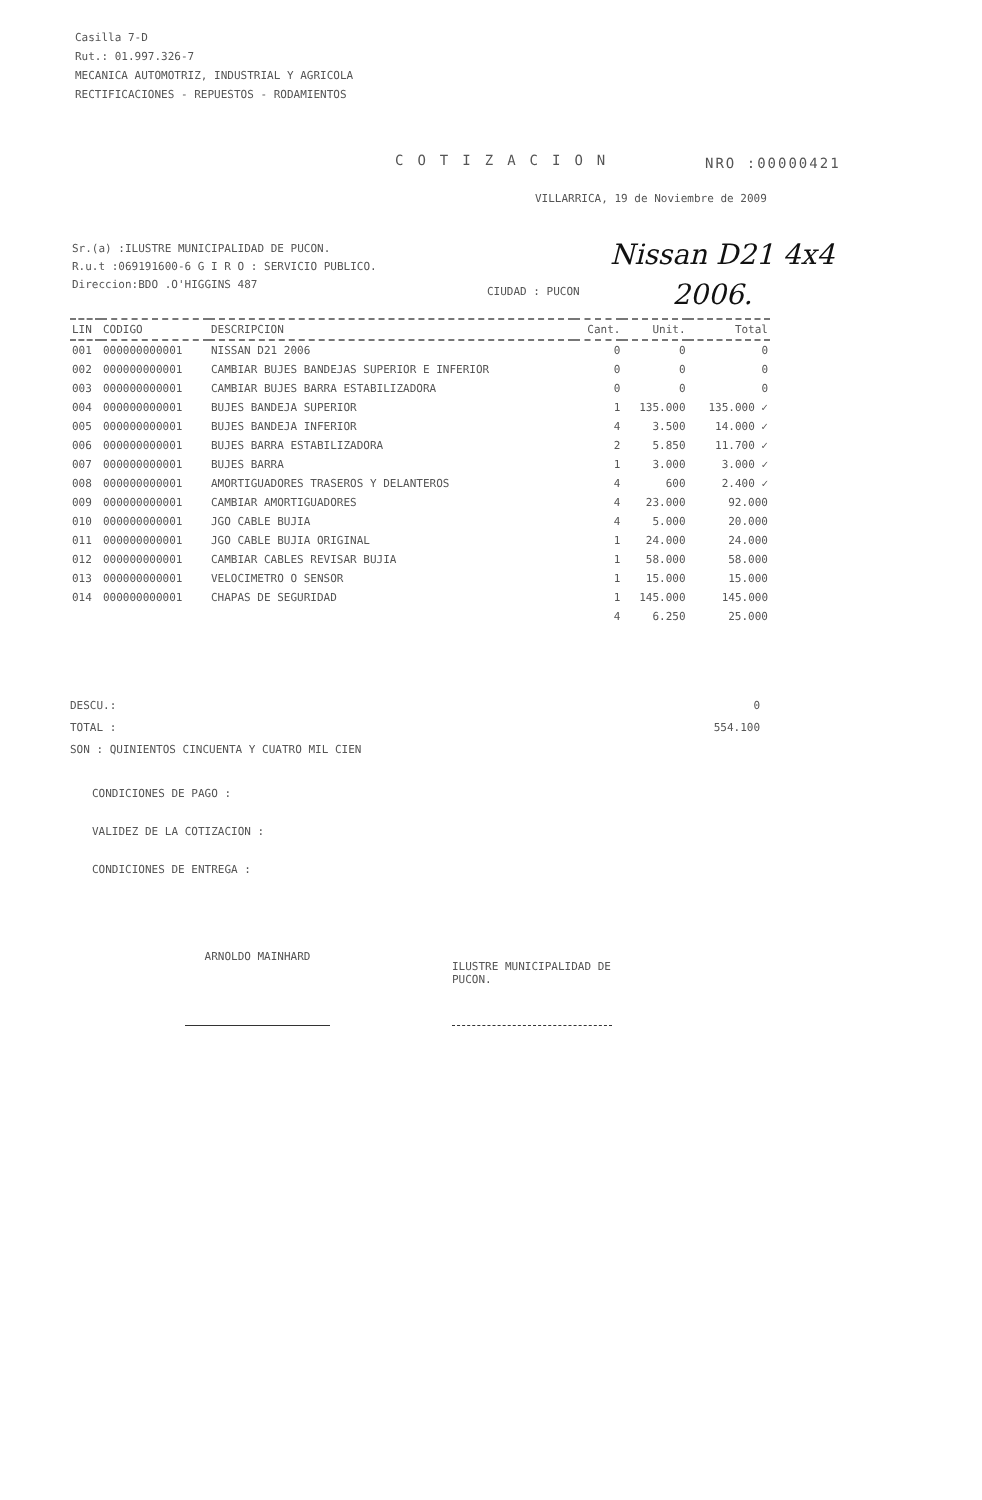Casilla 7-D
Rut.: 01.997.326-7
MECANICA AUTOMOTRIZ, INDUSTRIAL Y AGRICOLA
RECTIFICACIONES - REPUESTOS - RODAMIENTOS
COTIZACION NRO :00000421
VILLARRICA, 19 de Noviembre de 2009
Sr.(a) :ILUSTRE MUNICIPALIDAD DE PUCON.
R.u.t :069191600-6 G I R O : SERVICIO PUBLICO.
Direccion:BDO .O'HIGGINS 487
CIUDAD : PUCON
Nissan D21 4x4
2006.
| LIN | CODIGO | DESCRIPCION | Cant. | Unit. | Total |
| --- | --- | --- | --- | --- | --- |
| 001 | 000000000001 | NISSAN D21 2006 | 0 | 0 | 0 |
| 002 | 000000000001 | CAMBIAR BUJES BANDEJAS SUPERIOR E INFERIOR | 0 | 0 | 0 |
| 003 | 000000000001 | CAMBIAR BUJES BARRA ESTABILIZADORA | 0 | 0 | 0 |
| 004 | 000000000001 | BUJES BANDEJA SUPERIOR | 1 | 135.000 | 135.000 ✓ |
| 005 | 000000000001 | BUJES BANDEJA INFERIOR | 4 | 3.500 | 14.000 ✓ |
| 006 | 000000000001 | BUJES BARRA ESTABILIZADORA | 2 | 5.850 | 11.700 ✓ |
| 007 | 000000000001 | BUJES BARRA | 1 | 3.000 | 3.000 ✓ |
| 008 | 000000000001 | AMORTIGUADORES TRASEROS Y DELANTEROS | 4 | 600 | 2.400 ✓ |
| 009 | 000000000001 | CAMBIAR AMORTIGUADORES | 4 | 23.000 | 92.000 |
| 010 | 000000000001 | JGO CABLE BUJIA | 4 | 5.000 | 20.000 |
| 011 | 000000000001 | JGO CABLE BUJIA ORIGINAL | 1 | 24.000 | 24.000 |
| 012 | 000000000001 | CAMBIAR CABLES REVISAR BUJIA | 1 | 58.000 | 58.000 |
| 013 | 000000000001 | VELOCIMETRO O SENSOR | 1 | 15.000 | 15.000 |
| 014 | 000000000001 | CHAPAS DE SEGURIDAD | 1 | 145.000 | 145.000 |
| | | | 4 | 6.250 | 25.000 |
DESCU.: 0
TOTAL : 554.100
SON : QUINIENTOS CINCUENTA Y CUATRO MIL CIEN
CONDICIONES DE PAGO :
VALIDEZ DE LA COTIZACION :
CONDICIONES DE ENTREGA :
ARNOLDO MAINHARD
ILUSTRE MUNICIPALIDAD DE PUCON.